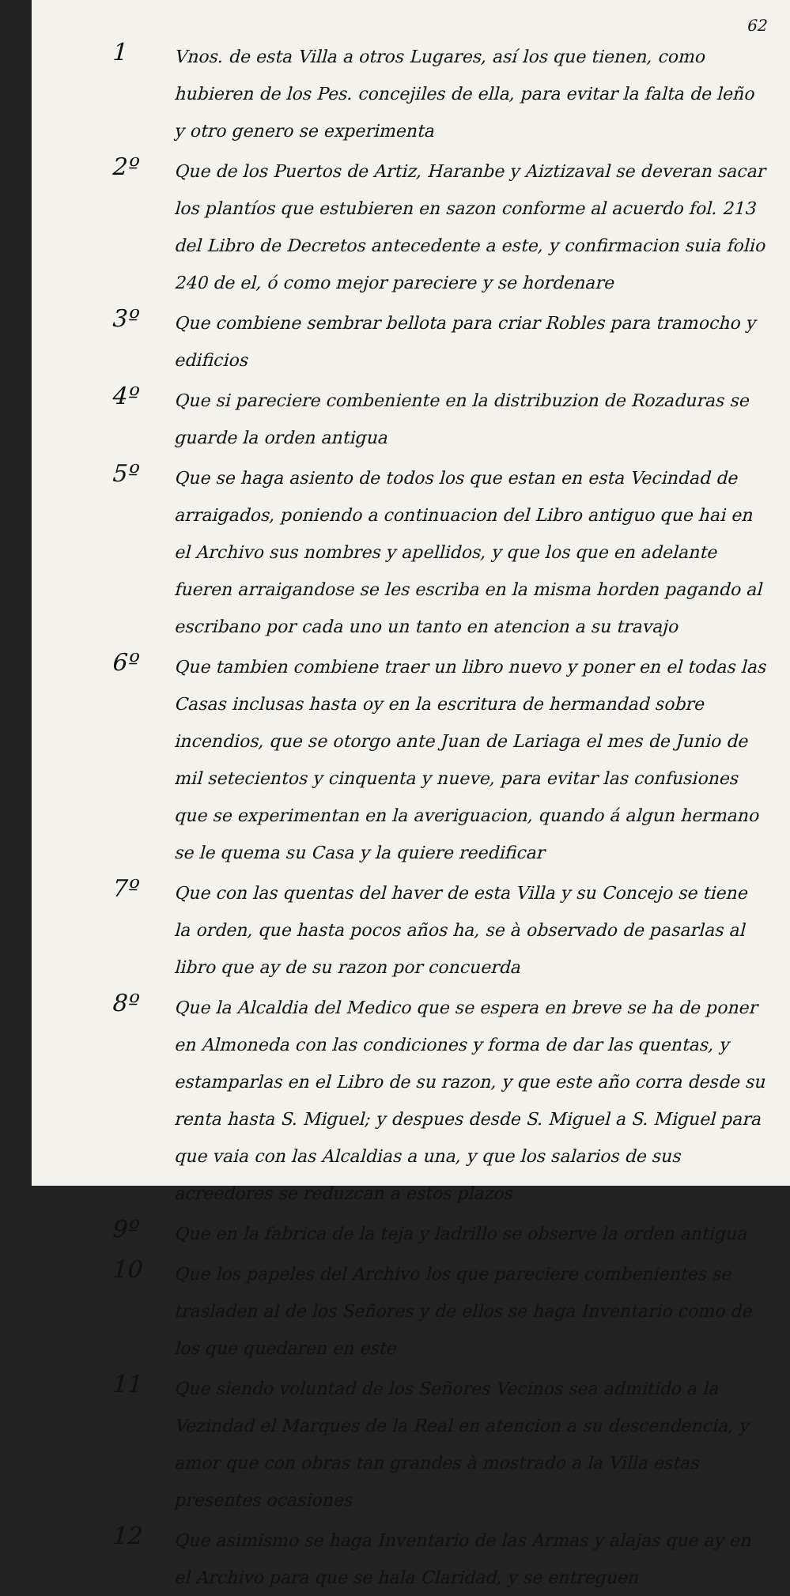62
1
Vnos. de esta Villa a otros Lugares, así los que tienen, como hubieren de los Pes. concejiles de ella, para evitar la falta de leño y otro genero se experimenta
2º
Que de los Puertos de Artiz, Haranbe y Aiztizaval se deveran sacar los plantíos que estubieren en sazon conforme al acuerdo fol. 213 del Libro de Decretos antecedente a este, y confirmacion suia folio 240 de el, ó como mejor pareciere y se hordenare
3º
Que combiene sembrar bellota para criar Robles para tramocho y edificios
4º
Que si pareciere combeniente en la distribuzion de Rozaduras se guarde la orden antigua
5º
Que se haga asiento de todos los que estan en esta Vecindad de arraigados, poniendo a continuacion del Libro antiguo que hai en el Archivo sus nombres y apellidos, y que los que en adelante fueren arraigandose se les escriba en la misma horden pagando al escribano por cada uno un tanto en atencion a su travajo
6º
Que tambien combiene traer un libro nuevo y poner en el todas las Casas inclusas hasta oy en la escritura de hermandad sobre incendios, que se otorgo ante Juan de Lariaga el mes de Junio de mil setecientos y cinquenta y nueve, para evitar las confusiones que se experimentan en la averiguacion, quando á algun hermano se le quema su Casa y la quiere reedificar
7º
Que con las quentas del haver de esta Villa y su Concejo se tiene la orden, que hasta pocos años ha, se à observado de pasarlas al libro que ay de su razon por concuerda
8º
Que la Alcaldia del Medico que se espera en breve se ha de poner en Almoneda con las condiciones y forma de dar las quentas, y estamparlas en el Libro de su razon, y que este año corra desde su renta hasta S. Miguel; y despues desde S. Miguel a S. Miguel para que vaia con las Alcaldias a una, y que los salarios de sus acreedores se reduzcan a estos plazos
9º
Que en la fabrica de la teja y ladrillo se observe la orden antigua
10
Que los papeles del Archivo los que pareciere combenientes se trasladen al de los Señores y de ellos se haga Inventario como de los que quedaren en este
11
Que siendo voluntad de los Señores Vecinos sea admitido a la Vezindad el Marques de la Real en atencion a su descendencia, y amor que con obras tan grandes à mostrado a la Villa estas presentes ocasiones
12
Que asimismo se haga Inventario de las Armas y alajas que ay en el Archivo para que se hala Claridad, y se entreguen